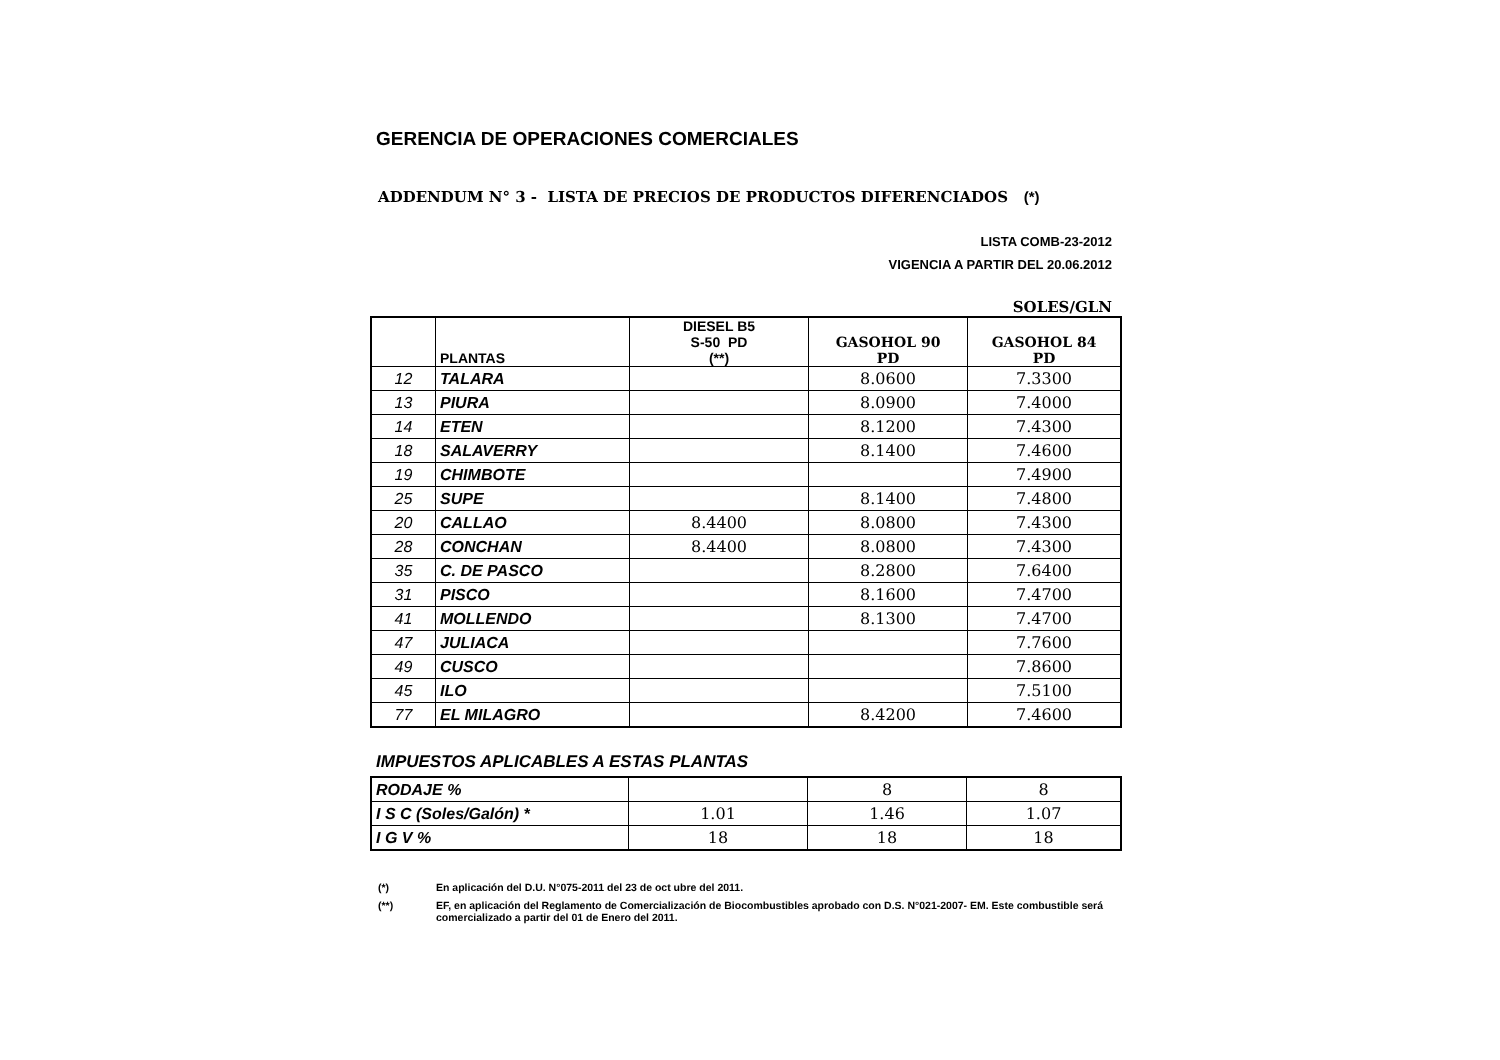GERENCIA DE OPERACIONES COMERCIALES
ADDENDUM N° 3 - LISTA DE PRECIOS DE PRODUCTOS DIFERENCIADOS (*)
LISTA COMB-23-2012
VIGENCIA A PARTIR DEL 20.06.2012
SOLES/GLN
| | PLANTAS | DIESEL B5 S-50 PD (**) | GASOHOL 90 PD | GASOHOL 84 PD |
| --- | --- | --- | --- | --- |
| 12 | TALARA | | 8.0600 | 7.3300 |
| 13 | PIURA | | 8.0900 | 7.4000 |
| 14 | ETEN | | 8.1200 | 7.4300 |
| 18 | SALAVERRY | | 8.1400 | 7.4600 |
| 19 | CHIMBOTE | | | 7.4900 |
| 25 | SUPE | | 8.1400 | 7.4800 |
| 20 | CALLAO | 8.4400 | 8.0800 | 7.4300 |
| 28 | CONCHAN | 8.4400 | 8.0800 | 7.4300 |
| 35 | C. DE PASCO | | 8.2800 | 7.6400 |
| 31 | PISCO | | 8.1600 | 7.4700 |
| 41 | MOLLENDO | | 8.1300 | 7.4700 |
| 47 | JULIACA | | | 7.7600 |
| 49 | CUSCO | | | 7.8600 |
| 45 | ILO | | | 7.5100 |
| 77 | EL MILAGRO | | 8.4200 | 7.4600 |
IMPUESTOS APLICABLES A ESTAS PLANTAS
| RODAJE % | | 8 | 8 |
| I S C (Soles/Galón) * | 1.01 | 1.46 | 1.07 |
| I G V % | 18 | 18 | 18 |
(*) En aplicación del D.U. N°075-2011 del 23 de oct ubre del 2011.
(**) EF, en aplicación del Reglamento de Comercialización de Biocombustibles aprobado con D.S. N°021-2007- EM. Este combustible será comercializado a partir del 01 de Enero del 2011.